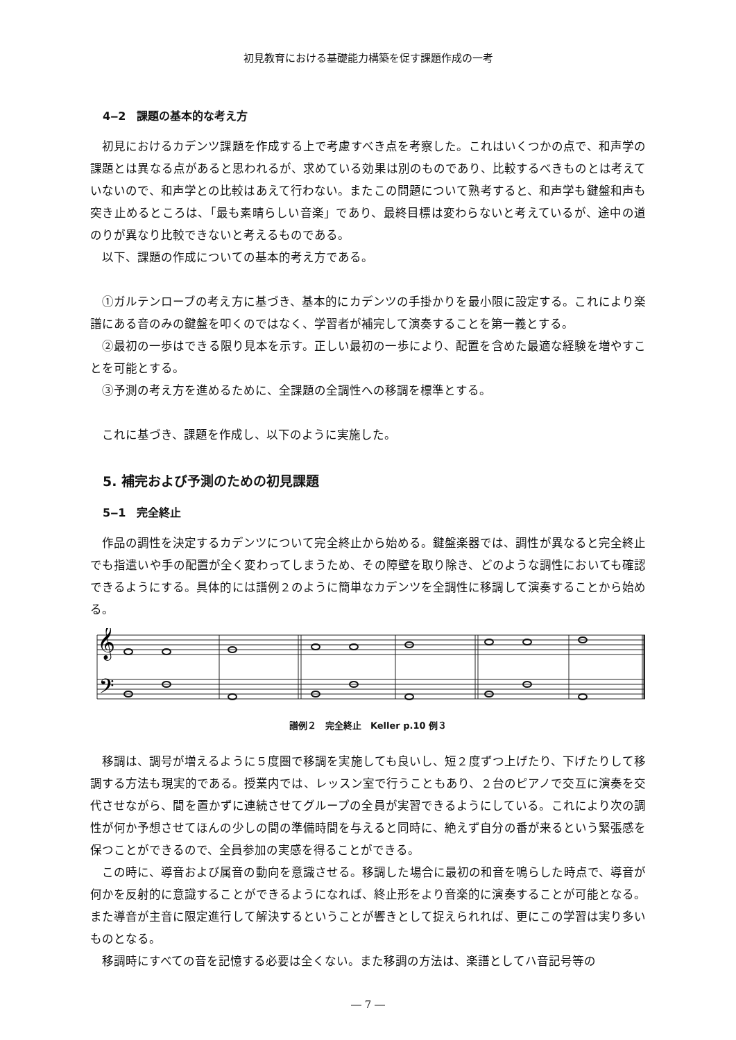初見教育における基礎能力構築を促す課題作成の一考
4‒2　課題の基本的な考え方
初見におけるカデンツ課題を作成する上で考慮すべき点を考察した。これはいくつかの点で、和声学の課題とは異なる点があると思われるが、求めている効果は別のものであり、比較するべきものとは考えていないので、和声学との比較はあえて行わない。またこの問題について熟考すると、和声学も鍵盤和声も突き止めるところは、「最も素晴らしい音楽」であり、最終目標は変わらないと考えているが、途中の道のりが異なり比較できないと考えるものである。
以下、課題の作成についての基本的考え方である。
①ガルテンローブの考え方に基づき、基本的にカデンツの手掛かりを最小限に設定する。これにより楽譜にある音のみの鍵盤を叩くのではなく、学習者が補完して演奏することを第一義とする。
②最初の一歩はできる限り見本を示す。正しい最初の一歩により、配置を含めた最適な経験を増やすことを可能とする。
③予測の考え方を進めるために、全課題の全調性への移調を標準とする。
これに基づき、課題を作成し、以下のように実施した。
5. 補完および予測のための初見課題
5‒1　完全終止
作品の調性を決定するカデンツについて完全終止から始める。鍵盤楽器では、調性が異なると完全終止でも指遣いや手の配置が全く変わってしまうため、その障壁を取り除き、どのような調性においても確認できるようにする。具体的には譜例２のように簡単なカデンツを全調性に移調して演奏することから始める。
𝄞
𝄢
譜例２　完全終止　Keller p.10 例３
移調は、調号が増えるように５度圏で移調を実施しても良いし、短２度ずつ上げたり、下げたりして移調する方法も現実的である。授業内では、レッスン室で行うこともあり、２台のピアノで交互に演奏を交代させながら、間を置かずに連続させてグループの全員が実習できるようにしている。これにより次の調性が何か予想させてほんの少しの間の準備時間を与えると同時に、絶えず自分の番が来るという緊張感を保つことができるので、全員参加の実感を得ることができる。
この時に、導音および属音の動向を意識させる。移調した場合に最初の和音を鳴らした時点で、導音が何かを反射的に意識することができるようになれば、終止形をより音楽的に演奏することが可能となる。また導音が主音に限定進行して解決するということが響きとして捉えられれば、更にこの学習は実り多いものとなる。
移調時にすべての音を記憶する必要は全くない。また移調の方法は、楽譜としてハ音記号等の
― 7 ―